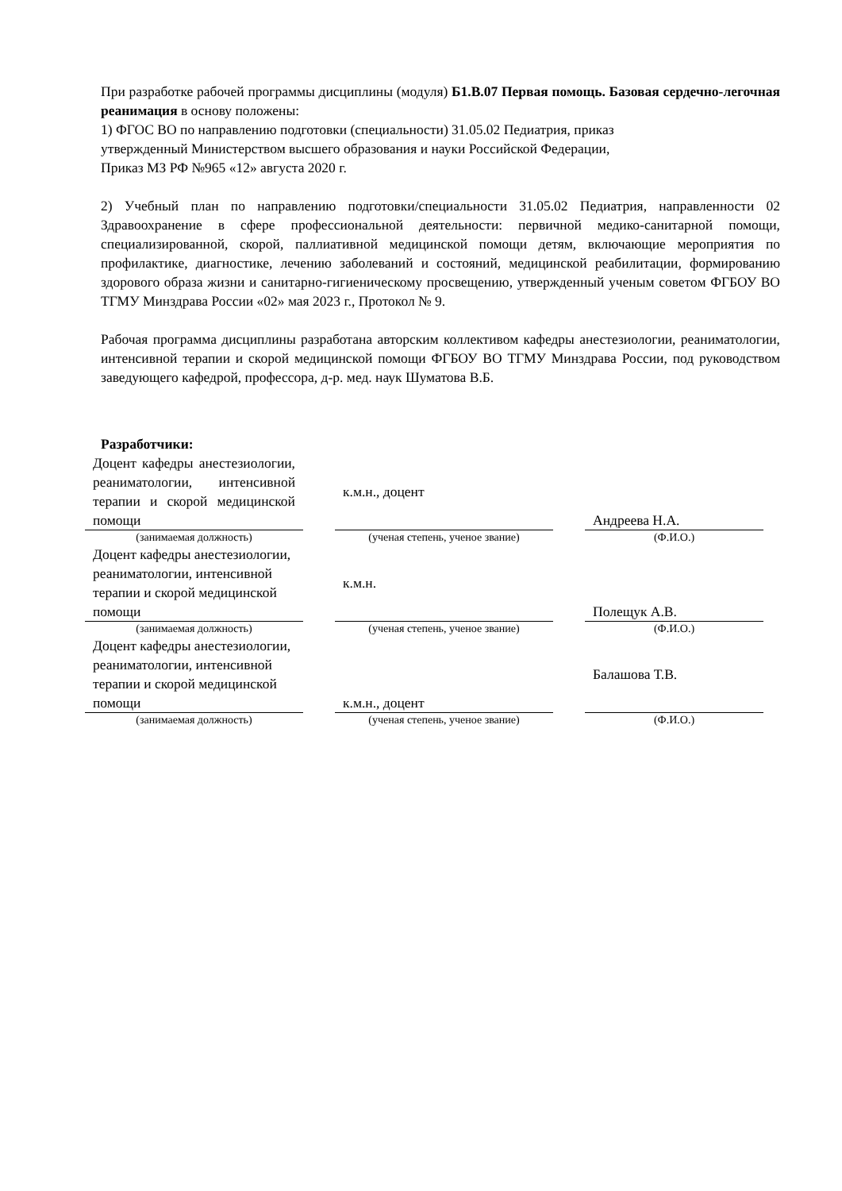При разработке рабочей программы дисциплины (модуля) Б1.В.07 Первая помощь. Базовая сердечно-легочная реанимация в основу положены:
1) ФГОС ВО по направлению подготовки (специальности) 31.05.02 Педиатрия, приказ
утвержденный Министерством высшего образования и науки Российской Федерации,
Приказ МЗ РФ №965 «12» августа 2020 г.
2) Учебный план по направлению подготовки/специальности 31.05.02 Педиатрия, направленности 02 Здравоохранение в сфере профессиональной деятельности: первичной медико-санитарной помощи, специализированной, скорой, паллиативной медицинской помощи детям, включающие мероприятия по профилактике, диагностике, лечению заболеваний и состояний, медицинской реабилитации, формированию здорового образа жизни и санитарно-гигиеническому просвещению, утвержденный ученым советом ФГБОУ ВО ТГМУ Минздрава России «02» мая 2023 г., Протокол № 9.
Рабочая программа дисциплины разработана авторским коллективом кафедры анестезиологии, реаниматологии, интенсивной терапии и скорой медицинской помощи ФГБОУ ВО ТГМУ Минздрава России, под руководством заведующего кафедрой, профессора, д-р. мед. наук Шуматова В.Б.
Разработчики:
| Доцент кафедры анестезиологии, реаниматологии, интенсивной терапии и скорой медицинской помощи | | к.м.н., доцент | | Андреева Н.А. |
| (занимаемая должность) | | (ученая степень, ученое звание) | | (Ф.И.О.) |
| Доцент кафедры анестезиологии, реаниматологии, интенсивной терапии и скорой медицинской помощи | | к.м.н. | | Полещук А.В. |
| (занимаемая должность) | | (ученая степень, ученое звание) | | (Ф.И.О.) |
| Доцент кафедры анестезиологии, реаниматологии, интенсивной терапии и скорой медицинской помощи | | к.м.н., доцент | | Балашова Т.В. |
| (занимаемая должность) | | (ученая степень, ученое звание) | | (Ф.И.О.) |